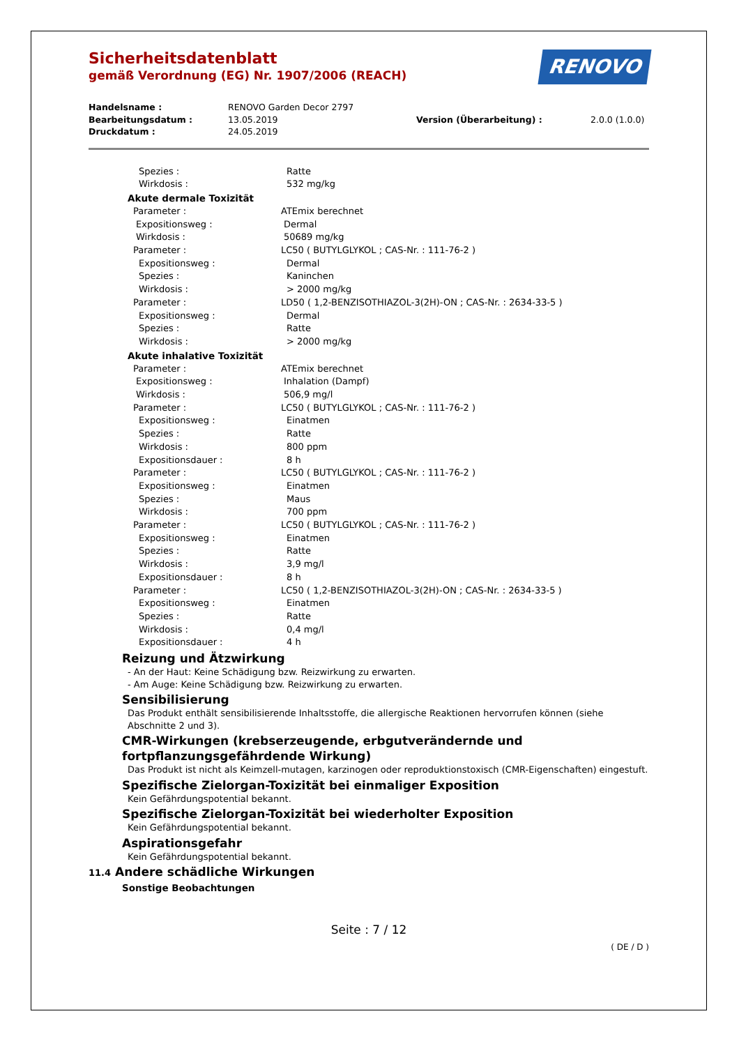Sicherheitsdatenblatt
gemäß Verordnung (EG) Nr. 1907/2006 (REACH)
RENOVO
Handelsname : RENOVO Garden Decor 2797
Bearbeitungsdatum : 13.05.2019 Version (Überarbeitung) : 2.0.0 (1.0.0)
Druckdatum : 24.05.2019
Spezies : Ratte
Wirkdosis : 532 mg/kg
Akute dermale Toxizität
Parameter : ATEmix berechnet
Expositionsweg : Dermal
Wirkdosis : 50689 mg/kg
Parameter : LC50 ( BUTYLGLYKOL ; CAS-Nr. : 111-76-2 )
Expositionsweg : Dermal
Spezies : Kaninchen
Wirkdosis : > 2000 mg/kg
Parameter : LD50 ( 1,2-BENZISOTHIAZOL-3(2H)-ON ; CAS-Nr. : 2634-33-5 )
Expositionsweg : Dermal
Spezies : Ratte
Wirkdosis : > 2000 mg/kg
Akute inhalative Toxizität
Parameter : ATEmix berechnet
Expositionsweg : Inhalation (Dampf)
Wirkdosis : 506,9 mg/l
Parameter : LC50 ( BUTYLGLYKOL ; CAS-Nr. : 111-76-2 )
Expositionsweg : Einatmen
Spezies : Ratte
Wirkdosis : 800 ppm
Expositionsdauer : 8 h
Parameter : LC50 ( BUTYLGLYKOL ; CAS-Nr. : 111-76-2 )
Expositionsweg : Einatmen
Spezies : Maus
Wirkdosis : 700 ppm
Parameter : LC50 ( BUTYLGLYKOL ; CAS-Nr. : 111-76-2 )
Expositionsweg : Einatmen
Spezies : Ratte
Wirkdosis : 3,9 mg/l
Expositionsdauer : 8 h
Parameter : LC50 ( 1,2-BENZISOTHIAZOL-3(2H)-ON ; CAS-Nr. : 2634-33-5 )
Expositionsweg : Einatmen
Spezies : Ratte
Wirkdosis : 0,4 mg/l
Expositionsdauer : 4 h
Reizung und Ätzwirkung
- An der Haut: Keine Schädigung bzw. Reizwirkung zu erwarten.
- Am Auge: Keine Schädigung bzw. Reizwirkung zu erwarten.
Sensibilisierung
Das Produkt enthält sensibilisierende Inhaltsstoffe, die allergische Reaktionen hervorrufen können (siehe Abschnitte 2 und 3).
CMR-Wirkungen (krebserzeugende, erbgutverändernde und fortpflanzungsgefährdende Wirkung)
Das Produkt ist nicht als Keimzell-mutagen, karzinogen oder reproduktionstoxisch (CMR-Eigenschaften) eingestuft.
Spezifische Zielorgan-Toxizität bei einmaliger Exposition
Kein Gefährdungspotential bekannt.
Spezifische Zielorgan-Toxizität bei wiederholter Exposition
Kein Gefährdungspotential bekannt.
Aspirationsgefahr
Kein Gefährdungspotential bekannt.
11.4 Andere schädliche Wirkungen
Sonstige Beobachtungen
Seite : 7 / 12
( DE / D )